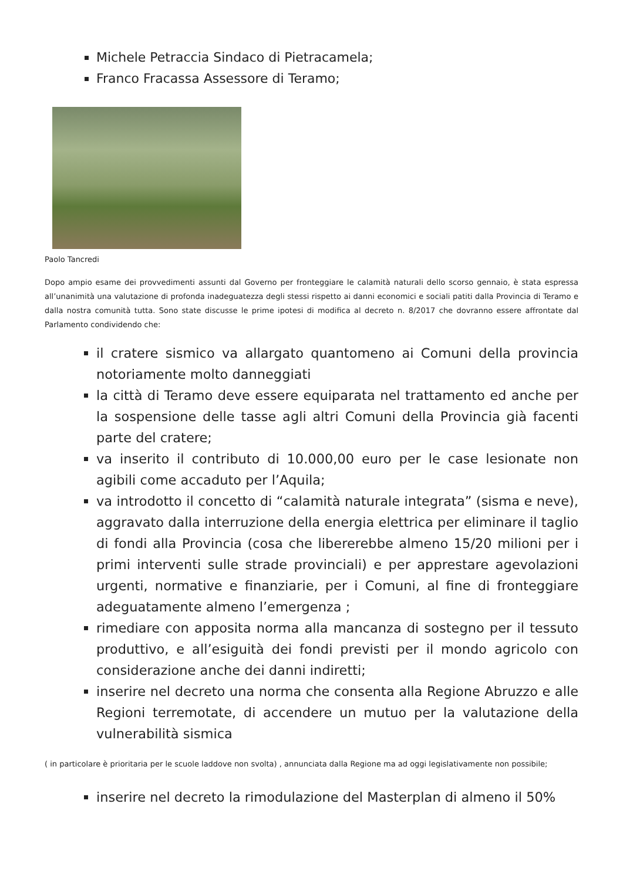Michele Petraccia Sindaco di Pietracamela;
Franco Fracassa Assessore di Teramo;
Paolo Tancredi
Dopo ampio esame dei provvedimenti assunti dal Governo per fronteggiare le calamità naturali dello scorso gennaio, è stata espressa all’unanimità una valutazione di profonda inadeguatezza degli stessi rispetto ai danni economici e sociali patiti dalla Provincia di Teramo e dalla nostra comunità tutta. Sono state discusse le prime ipotesi di modifica al decreto n. 8/2017 che dovranno essere affrontate dal Parlamento condividendo che:
il cratere sismico va allargato quantomeno ai Comuni della provincia notoriamente molto danneggiati
la città di Teramo deve essere equiparata nel trattamento ed anche per la sospensione delle tasse agli altri Comuni della Provincia già facenti parte del cratere;
va inserito il contributo di 10.000,00 euro per le case lesionate non agibili come accaduto per l’Aquila;
va introdotto il concetto di “calamità naturale integrata” (sisma e neve), aggravato dalla interruzione della energia elettrica per eliminare il taglio di fondi alla Provincia (cosa che libererebbe almeno 15/20 milioni per i primi interventi sulle strade provinciali) e per apprestare agevolazioni urgenti, normative e finanziarie, per i Comuni, al fine di fronteggiare adeguatamente almeno l’emergenza ;
rimediare con apposita norma alla mancanza di sostegno per il tessuto produttivo, e all’esiguità dei fondi previsti per il mondo agricolo con considerazione anche dei danni indiretti;
inserire nel decreto una norma che consenta alla Regione Abruzzo e alle Regioni terremotate, di accendere un mutuo per la valutazione della vulnerabilità sismica
( in particolare è prioritaria per le scuole laddove non svolta) , annunciata dalla Regione ma ad oggi legislativamente non possibile;
inserire nel decreto la rimodulazione del Masterplan di almeno il 50%